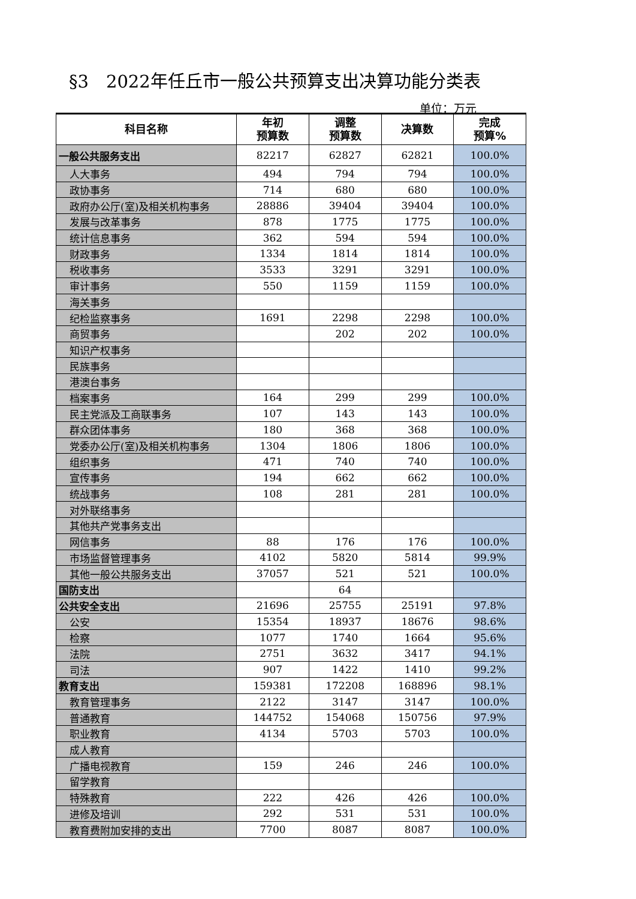§3　2022年任丘市一般公共预算支出决算功能分类表
单位：万元
| 科目名称 | 年初 预算数 | 调整 预算数 | 决算数 | 完成 预算% |
| --- | --- | --- | --- | --- |
| 一般公共服务支出 | 82217 | 62827 | 62821 | 100.0% |
| 人大事务 | 494 | 794 | 794 | 100.0% |
| 政协事务 | 714 | 680 | 680 | 100.0% |
| 政府办公厅(室)及相关机构事务 | 28886 | 39404 | 39404 | 100.0% |
| 发展与改革事务 | 878 | 1775 | 1775 | 100.0% |
| 统计信息事务 | 362 | 594 | 594 | 100.0% |
| 财政事务 | 1334 | 1814 | 1814 | 100.0% |
| 税收事务 | 3533 | 3291 | 3291 | 100.0% |
| 审计事务 | 550 | 1159 | 1159 | 100.0% |
| 海关事务 | | | | |
| 纪检监察事务 | 1691 | 2298 | 2298 | 100.0% |
| 商贸事务 | | 202 | 202 | 100.0% |
| 知识产权事务 | | | | |
| 民族事务 | | | | |
| 港澳台事务 | | | | |
| 档案事务 | 164 | 299 | 299 | 100.0% |
| 民主党派及工商联事务 | 107 | 143 | 143 | 100.0% |
| 群众团体事务 | 180 | 368 | 368 | 100.0% |
| 党委办公厅(室)及相关机构事务 | 1304 | 1806 | 1806 | 100.0% |
| 组织事务 | 471 | 740 | 740 | 100.0% |
| 宣传事务 | 194 | 662 | 662 | 100.0% |
| 统战事务 | 108 | 281 | 281 | 100.0% |
| 对外联络事务 | | | | |
| 其他共产党事务支出 | | | | |
| 网信事务 | 88 | 176 | 176 | 100.0% |
| 市场监督管理事务 | 4102 | 5820 | 5814 | 99.9% |
| 其他一般公共服务支出 | 37057 | 521 | 521 | 100.0% |
| 国防支出 | | 64 | | |
| 公共安全支出 | 21696 | 25755 | 25191 | 97.8% |
| 公安 | 15354 | 18937 | 18676 | 98.6% |
| 检察 | 1077 | 1740 | 1664 | 95.6% |
| 法院 | 2751 | 3632 | 3417 | 94.1% |
| 司法 | 907 | 1422 | 1410 | 99.2% |
| 教育支出 | 159381 | 172208 | 168896 | 98.1% |
| 教育管理事务 | 2122 | 3147 | 3147 | 100.0% |
| 普通教育 | 144752 | 154068 | 150756 | 97.9% |
| 职业教育 | 4134 | 5703 | 5703 | 100.0% |
| 成人教育 | | | | |
| 广播电视教育 | 159 | 246 | 246 | 100.0% |
| 留学教育 | | | | |
| 特殊教育 | 222 | 426 | 426 | 100.0% |
| 进修及培训 | 292 | 531 | 531 | 100.0% |
| 教育费附加安排的支出 | 7700 | 8087 | 8087 | 100.0% |